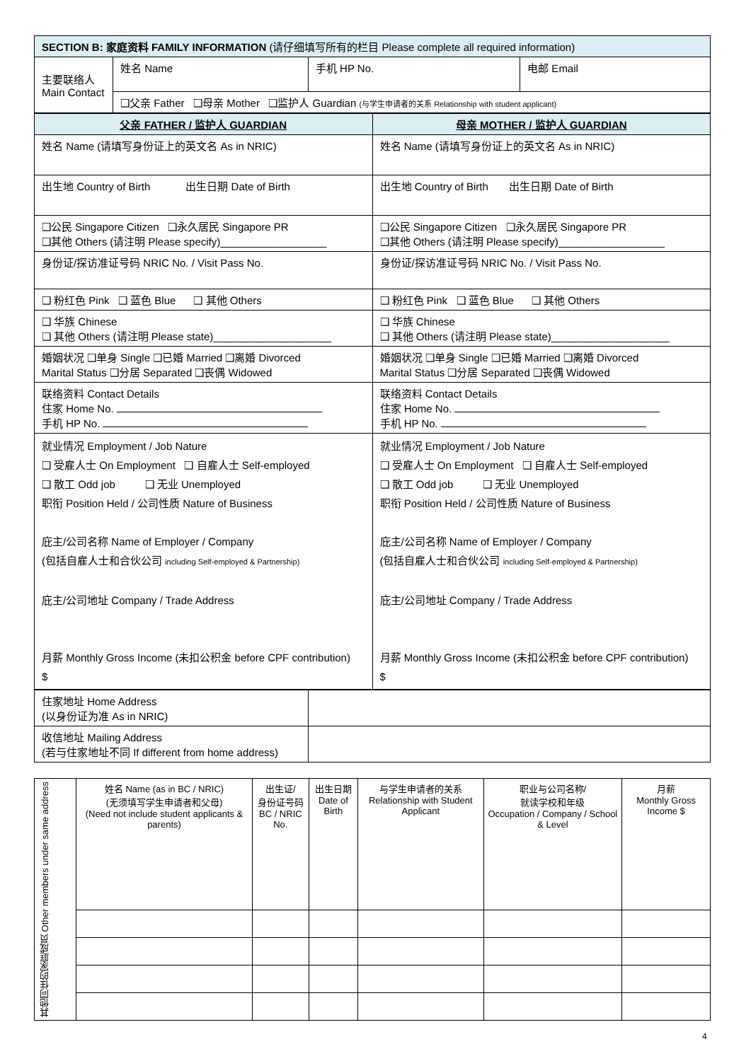| SECTION B: 家庭资料 FAMILY INFORMATION (请仔细填写所有的栏目 Please complete all required information) | | | |
| 主要联络人 Main Contact | 姓名 Name | 手机 HP No. | 电邮 Email |
| | ❑父亲 Father ❑母亲 Mother ❑监护人 Guardian (与学生申请者的关系 Relationship with student applicant) | | |
| 父亲 FATHER / 监护人 GUARDIAN | 母亲 MOTHER / 监护人 GUARDIAN |
| --- | --- |
| 姓名 Name (请填写身份证上的英文名 As in NRIC) | 姓名 Name (请填写身份证上的英文名 As in NRIC) |
| 出生地 Country of Birth 出生日期 Date of Birth | 出生地 Country of Birth 出生日期 Date of Birth |
| ❑公民 Singapore Citizen ❑永久居民 Singapore PR ❑其他 Others (请注明 Please specify)__________________ | ❑公民 Singapore Citizen ❑永久居民 Singapore PR ❑其他 Others (请注明 Please specify)__________________ |
| 身份证/探访准证号码 NRIC No. / Visit Pass No. | 身份证/探访准证号码 NRIC No. / Visit Pass No. |
| ❑ 粉红色 Pink ❑ 蓝色 Blue ❑ 其他 Others | ❑ 粉红色 Pink ❑ 蓝色 Blue ❑ 其他 Others |
| ❑ 华族 Chinese ❑ 其他 Others (请注明 Please state)____________________ | ❑ 华族 Chinese ❑ 其他 Others (请注明 Please state)____________________ |
| 婚姻状况 ❑单身 Single ❑已婚 Married ❑离婚 Divorced Marital Status ❑分居 Separated ❑丧偶 Widowed | 婚姻状况 ❑单身 Single ❑已婚 Married ❑离婚 Divorced Marital Status ❑分居 Separated ❑丧偶 Widowed |
| 联络资料 Contact Details 住家 Home No. 手机 HP No. | 联络资料 Contact Details 住家 Home No. 手机 HP No. |
| 就业情况 Employment / Job Nature ❑ 受雇人士 On Employment ❑ 自雇人士 Self-employed ❑ 散工 Odd job ❑ 无业 Unemployed 职衔 Position Held / 公司性质 Nature of Business 庇主/公司名称 Name of Employer / Company (包括自雇人士和合伙公司 including Self-employed & Partnership) 庇主/公司地址 Company / Trade Address 月薪 Monthly Gross Income (未扣公积金 before CPF contribution) $ | 就业情况 Employment / Job Nature ❑ 受雇人士 On Employment ❑ 自雇人士 Self-employed ❑ 散工 Odd job ❑ 无业 Unemployed 职衔 Position Held / 公司性质 Nature of Business 庇主/公司名称 Name of Employer / Company (包括自雇人士和合伙公司 including Self-employed & Partnership) 庇主/公司地址 Company / Trade Address 月薪 Monthly Gross Income (未扣公积金 before CPF contribution) $ |
| 住家地址 Home Address (以身份证为准 As in NRIC) | |
| 收信地址 Mailing Address (若与住家地址不同 If different from home address) | |
| 其他同住的家庭成员 Other members under same address | 姓名 Name (as in BC / NRIC) (无须填写学生申请者和父母) (Need not include student applicants & parents) | 出生证/ 身份证号码 BC / NRIC No. | 出生日期 Date of Birth | 与学生申请者的关系 Relationship with Student Applicant | 职业与公司名称/ 就读学校和年级 Occupation / Company / School & Level | 月薪 Monthly Gross Income $ |
4